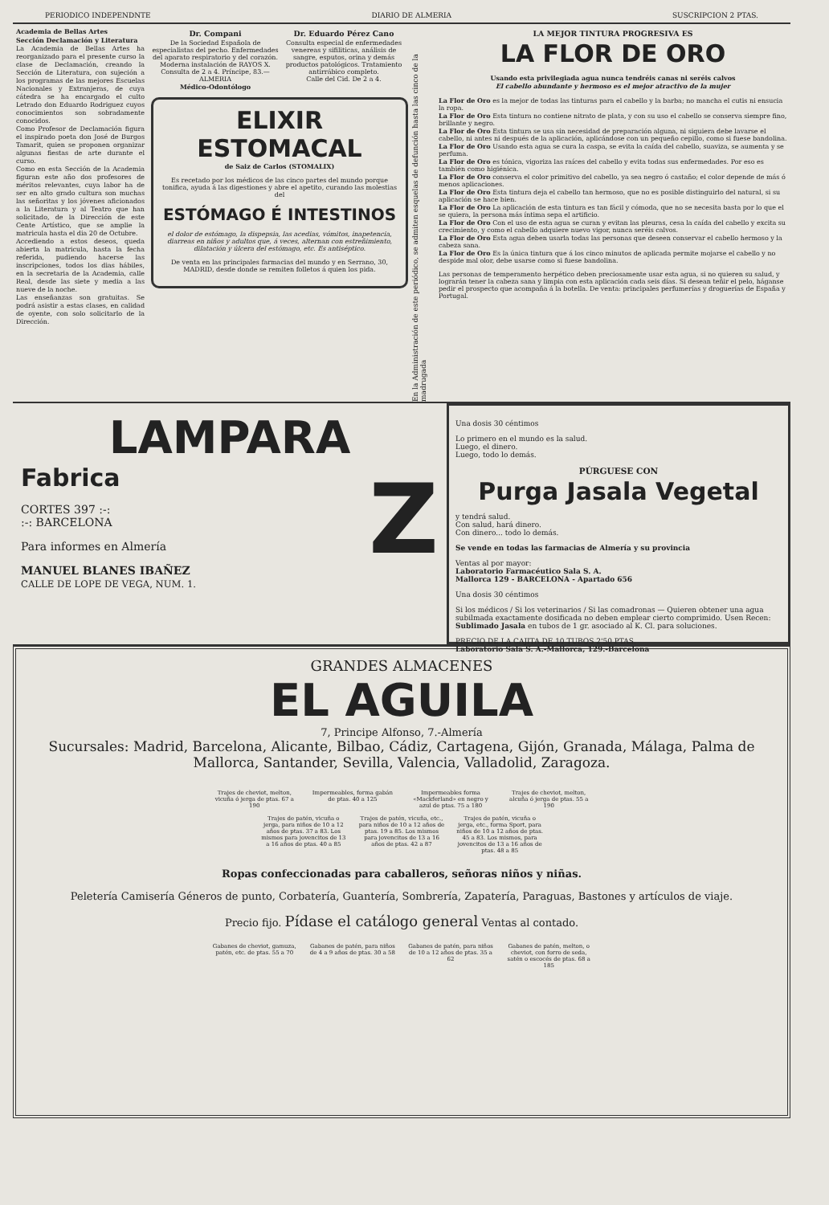PERIODICO INDEPENDNTE DIARIO DE ALMERIA SUSCRIPCION 2 PTAS.
Academia de Bellas Artes
Sección Declamación y Literatura
La Academia de Bellas Artes ha reorganizado para el presente curso la clase de Declamación, creando la Sección de Literatura, con sujeción a los programas de las mejores Escuelas Nacionales y Extranjeras, de cuya cátedra se ha encargado el culto Letrado don Eduardo Rodriguez cuyos conocimientos son sobradamente conocidos.
Como Profesor de Declamación figura el inspirado poeta don José de Burgos Tamarit, quien se proponen organizar algunas fiestas de arte durante el curso.
Como en esta Sección de la Academia figuran este año dos profesores de méritos relevantes, cuya labor ha de ser en alto grado cultura son muchas las señoritas y los jóvenes aficionados a la Literatura y al Teatro que han solicitado, de la Dirección de este Cente Artístico, que se amplie la matricula hasta el dia 20 de Octubre.
Accediendo a estos deseos, queda abierta la matricula, hasta la fecha referida, pudiendo hacerse las inscripciones, todos los dias hábiles, en la secretaria de la Academia, calle Real, desde las siete y media a las nueve de la noche.
Las enseñanzas son gratuitas. Se podrá asistir a estas clases, en calidad de oyente, con solo solicitarlo de la Dirección.
Dr. Compani
De la Sociedad Española de especialistas del pecho. Enfermedades del aparato respiratorio y del corazón. Moderna instalación de RAYOS X. Consulta de 2 a 4. Príncipe, 83.—ALMERIA
Médico-Odontólogo
Dr. Eduardo Pérez Cano
Consulta especial de enfermedades venereas y sifiliticas, análisis de sangre, esputos, orina y demás productos patológicos. Tratamiento antirrábico completo.
Calle del Cid. De 2 a 4.
ELIXIR ESTOMACAL
de Saiz de Carlos (STOMALIX)
Es recetado por los médicos de las cinco partes del mundo porque tonifica, ayuda á las digestiones y abre el apetito, curando las molestias del
ESTÓMAGO É INTESTINOS
el dolor de estómago, la dispepsia, las acedias, vómitos, inapetencia, diarreas en niños y adultos que, á veces, alternan con estreñimiento, dilatación y úlcera del estómago, etc. Es antiséptico.
De venta en las principales farmacias del mundo y en Serrano, 30, MADRID, desde donde se remiten folletos á quien los pida.
En la Administración de este periódico, se admiten esquelas de defunción hasta las cinco de la madrugada
LA MEJOR TINTURA PROGRESIVA ES
LA FLOR DE ORO
Usando esta privilegiada agua nunca tendréis canas ni seréis calvos
El cabello abundante y hermoso es el mejor atractivo de la mujer
La Flor de Oro es la mejor de todas las tinturas para el cabello y la barba; no mancha el cutis ni ensucia la ropa.
La Flor de Oro Esta tintura no contiene nitrato de plata, y con su uso el cabello se conserva siempre fino, brillante y negro.
La Flor de Oro Esta tintura se usa sin necesidad de preparación alguna, ni siquiera debe lavarse el cabello, ni antes ni después de la aplicación, aplicándose con un pequeño cepillo, como si fuese bandolina.
La Flor de Oro Usando esta agua se cura la caspa, se evita la caída del cabello, suaviza, se aumenta y se perfuma.
La Flor de Oro es tónica, vigoriza las raíces del cabello y evita todas sus enfermedades. Por eso es también como higiénica.
La Flor de Oro conserva el color primitivo del cabello, ya sea negro ó castaño; el color depende de más ó menos aplicaciones.
La Flor de Oro Esta tintura deja el cabello tan hermoso, que no es posible distinguirlo del natural, si su aplicación se hace bien.
La Flor de Oro La aplicación de esta tintura es tan fácil y cómoda, que no se necesita basta por lo que el se quiera, la persona más íntima sepa el artificio.
La Flor de Oro Con el uso de esta agua se curan y evitan las pleuras, cesa la caída del cabello y excita su crecimiento, y como el cabello adquiere nuevo vigor, nunca seréis calvos.
La Flor de Oro Esta agua deben usarla todas las personas que deseen conservar el cabello hermoso y la cabeza sana.
La Flor de Oro Es la única tintura que á los cinco minutos de aplicada permite mojarse el cabello y no despide mal olor, debe usarse como si fuese bandolina.
Las personas de temperamento herpético deben preciosamente usar esta agua, si no quieren su salud, y lograrán tener la cabeza sana y limpia con esta aplicación cada seis días. Si desean teñir el pelo, háganse pedir el prospecto que acompaña á la botella. De venta: principales perfumerías y droguerías de España y Portugal.
LAMPARA
Fabrica Z
CORTES 397 :-:
:-: BARCELONA
Para informes en Almería
MANUEL BLANES IBAÑEZ
CALLE DE LOPE DE VEGA, NUM. 1.
Una dosis 30 céntimos
Lo primero en el mundo es la salud.
Luego, el dinero.
Luego, todo lo demás.
PÚRGUESE CON
Purga Jasala Vegetal
y tendrá salud.
Con salud, hará dinero.
Con dinero... todo lo demás.
Se vende en todas las farmacias de Almería y su provincia
Ventas al por mayor:
Laboratorio Farmacéutico Sala S. A.
Mallorca 129 - BARCELONA - Apartado 656
Una dosis 30 céntimos
Si los médicos / Si los veterinarios / Si las comadronas — Quieren obtener una agua subilmada exactamente dosificada no deben emplear cierto comprimido. Usen Recen: Sublimado Jasala en tubos de 1 gr. asociado al K. Cl. para soluciones.
PRECIO DE LA CAJITA DE 10 TUBOS 2'50 PTAS.
Laboratorio Sala S. A.-Mallorca, 129.-Barcelona
GRANDES ALMACENES
EL AGUILA
7, Principe Alfonso, 7.-Almería
Sucursales: Madrid, Barcelona, Alicante, Bilbao, Cádiz, Cartagena, Gijón, Granada, Málaga, Palma de Mallorca, Santander, Sevilla, Valencia, Valladolid, Zaragoza.
Trajes de cheviot, melton, vicuña ó jerga de ptas. 67 a 190 Impermeables, forma gabán de ptas. 40 a 125 Impermeables forma «Mackferland» en negro y azul de ptas. 75 a 180 Trajes de cheviot, melton, alcuña ó jerga de ptas. 55 a 190
Trajes de patén, vicuña o jerga, para niños de 10 a 12 años de ptas. 37 a 83. Los mismos para jovencitos de 13 a 16 años de ptas. 40 a 85 Trajes de patén, vicuña, etc., para niños de 10 a 12 años de ptas. 19 a 85. Los mismos para jovencitos de 13 a 16 años de ptas. 42 a 87 Trajes de patén, vicuña o jerga, etc., forma Sport, para niños de 10 a 12 años de ptas. 45 a 83. Los mismos, para jovencitos de 13 a 16 años de ptas. 48 a 85
Ropas confeccionadas para caballeros, señoras niños y niñas.
Peletería Camisería Géneros de punto, Corbatería, Guantería, Sombrería, Zapatería, Paraguas, Bastones y artículos de viaje.
Precio fijo. Pídase el catálogo general Ventas al contado.
Gabanes de cheviot, gamuza, patén, etc. de ptas. 55 a 70 Gabanes de patén, para niños de 4 a 9 años de ptas. 30 a 58 Gabanes de patén, para niños de 10 a 12 años de ptas. 35 a 62 Gabanes de patén, melton, o cheviot, con forro de seda, satén o escocés de ptas. 68 a 185